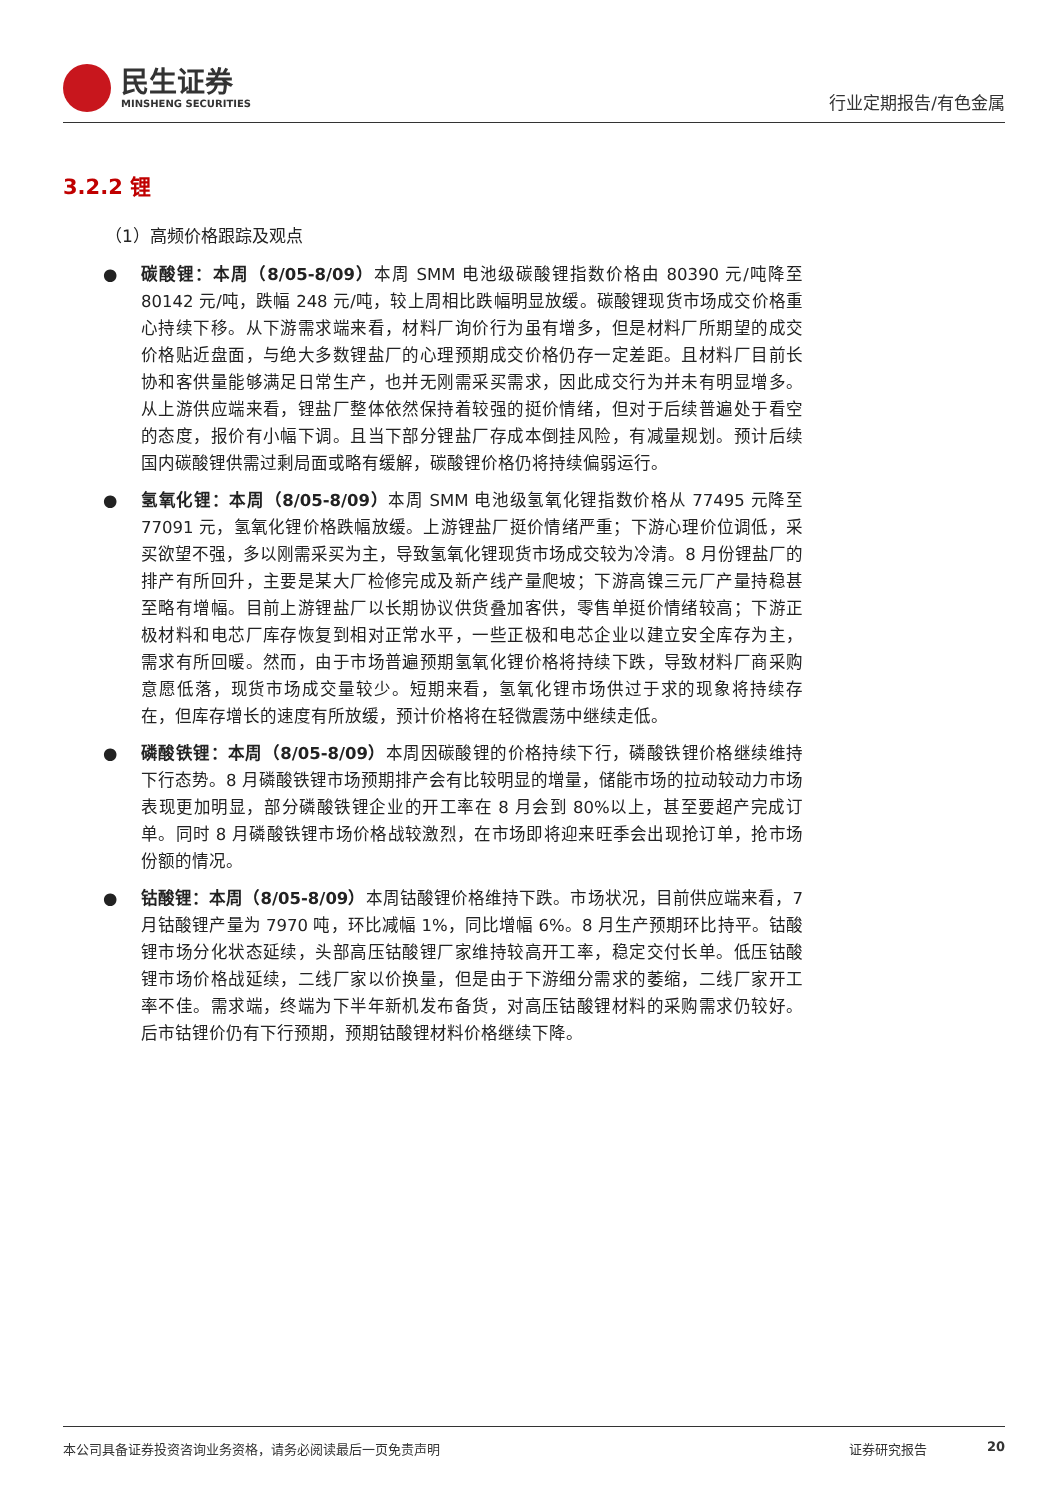民生证券
MINSHENG SECURITIES
行业定期报告/有色金属
3.2.2 锂
（1）高频价格跟踪及观点
● 碳酸锂：本周（8/05-8/09）本周 SMM 电池级碳酸锂指数价格由 80390 元/吨降至 80142 元/吨，跌幅 248 元/吨，较上周相比跌幅明显放缓。碳酸锂现货市场成交价格重心持续下移。从下游需求端来看，材料厂询价行为虽有增多，但是材料厂所期望的成交价格贴近盘面，与绝大多数锂盐厂的心理预期成交价格仍存一定差距。且材料厂目前长协和客供量能够满足日常生产，也并无刚需采买需求，因此成交行为并未有明显增多。从上游供应端来看，锂盐厂整体依然保持着较强的挺价情绪，但对于后续普遍处于看空的态度，报价有小幅下调。且当下部分锂盐厂存成本倒挂风险，有减量规划。预计后续国内碳酸锂供需过剩局面或略有缓解，碳酸锂价格仍将持续偏弱运行。
● 氢氧化锂：本周（8/05-8/09）本周 SMM 电池级氢氧化锂指数价格从 77495 元降至 77091 元，氢氧化锂价格跌幅放缓。上游锂盐厂挺价情绪严重；下游心理价位调低，采买欲望不强，多以刚需采买为主，导致氢氧化锂现货市场成交较为冷清。8 月份锂盐厂的排产有所回升，主要是某大厂检修完成及新产线产量爬坡；下游高镍三元厂产量持稳甚至略有增幅。目前上游锂盐厂以长期协议供货叠加客供，零售单挺价情绪较高；下游正极材料和电芯厂库存恢复到相对正常水平，一些正极和电芯企业以建立安全库存为主，需求有所回暖。然而，由于市场普遍预期氢氧化锂价格将持续下跌，导致材料厂商采购意愿低落，现货市场成交量较少。短期来看，氢氧化锂市场供过于求的现象将持续存在，但库存增长的速度有所放缓，预计价格将在轻微震荡中继续走低。
● 磷酸铁锂：本周（8/05-8/09）本周因碳酸锂的价格持续下行，磷酸铁锂价格继续维持下行态势。8 月磷酸铁锂市场预期排产会有比较明显的增量，储能市场的拉动较动力市场表现更加明显，部分磷酸铁锂企业的开工率在 8 月会到 80%以上，甚至要超产完成订单。同时 8 月磷酸铁锂市场价格战较激烈，在市场即将迎来旺季会出现抢订单，抢市场份额的情况。
● 钴酸锂：本周（8/05-8/09）本周钴酸锂价格维持下跌。市场状况，目前供应端来看，7 月钴酸锂产量为 7970 吨，环比减幅 1%，同比增幅 6%。8 月生产预期环比持平。钴酸锂市场分化状态延续，头部高压钴酸锂厂家维持较高开工率，稳定交付长单。低压钴酸锂市场价格战延续，二线厂家以价换量，但是由于下游细分需求的萎缩，二线厂家开工率不佳。需求端，终端为下半年新机发布备货，对高压钴酸锂材料的采购需求仍较好。后市钴锂价仍有下行预期，预期钴酸锂材料价格继续下降。
本公司具备证券投资咨询业务资格，请务必阅读最后一页免责声明 证券研究报告 20